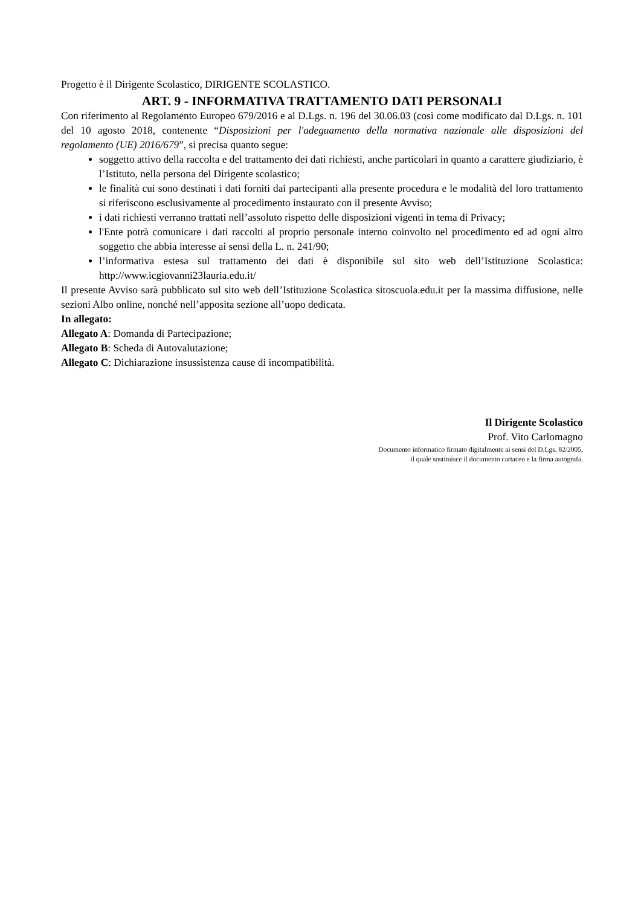Progetto è il Dirigente Scolastico, DIRIGENTE SCOLASTICO.
ART. 9 - INFORMATIVA TRATTAMENTO DATI PERSONALI
Con riferimento al Regolamento Europeo 679/2016 e al D.Lgs. n. 196 del 30.06.03 (così come modificato dal D.Lgs. n. 101 del 10 agosto 2018, contenente “Disposizioni per l'adeguamento della normativa nazionale alle disposizioni del regolamento (UE) 2016/679”, si precisa quanto segue:
soggetto attivo della raccolta e del trattamento dei dati richiesti, anche particolari in quanto a carattere giudiziario, è l’Istituto, nella persona del Dirigente scolastico;
le finalità cui sono destinati i dati forniti dai partecipanti alla presente procedura e le modalità del loro trattamento si riferiscono esclusivamente al procedimento instaurato con il presente Avviso;
i dati richiesti verranno trattati nell’assoluto rispetto delle disposizioni vigenti in tema di Privacy;
l'Ente potrà comunicare i dati raccolti al proprio personale interno coinvolto nel procedimento ed ad ogni altro soggetto che abbia interesse ai sensi della L. n. 241/90;
l’informativa estesa sul trattamento dei dati è disponibile sul sito web dell’Istituzione Scolastica: http://www.icgiovanni23lauria.edu.it/
Il presente Avviso sarà pubblicato sul sito web dell’Istituzione Scolastica sitoscuola.edu.it per la massima diffusione, nelle sezioni Albo online, nonché nell’apposita sezione all’uopo dedicata.
In allegato:
Allegato A: Domanda di Partecipazione;
Allegato B: Scheda di Autovalutazione;
Allegato C: Dichiarazione insussistenza cause di incompatibilità.
Il Dirigente Scolastico
Prof. Vito Carlomagno
Documento informatico firmato digitalmente ai sensi del D.Lgs. 82/2005,
il quale sostituisce il documento cartaceo e la firma autografa.